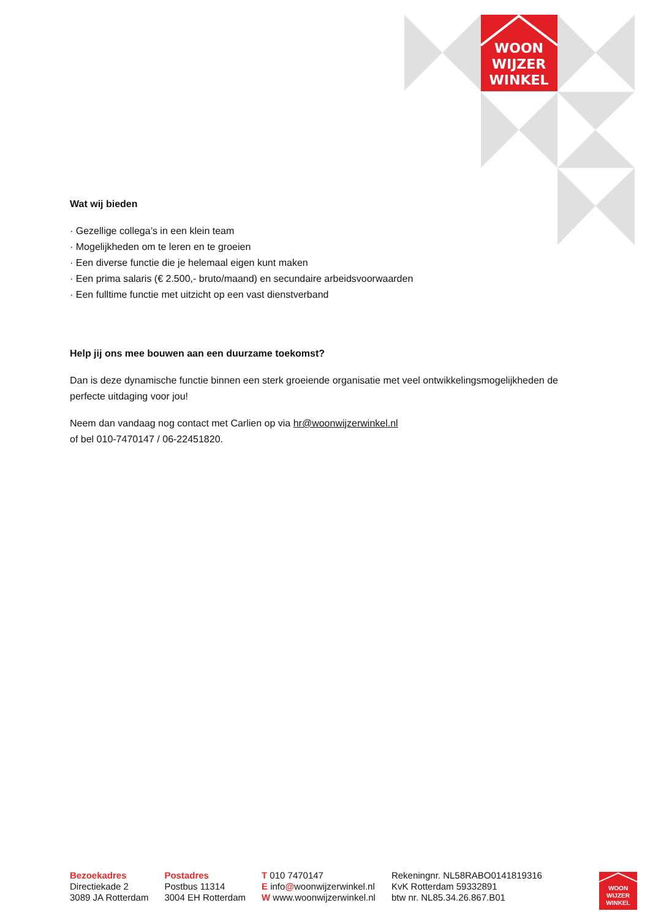WOON
WIJZER
WINKEL
Wat wij bieden
· Gezellige collega’s in een klein team
· Mogelijkheden om te leren en te groeien
· Een diverse functie die je helemaal eigen kunt maken
· Een prima salaris (€ 2.500,- bruto/maand) en secundaire arbeidsvoorwaarden
· Een fulltime functie met uitzicht op een vast dienstverband
Help jij ons mee bouwen aan een duurzame toekomst?
Dan is deze dynamische functie binnen een sterk groeiende organisatie met veel ontwikkelingsmogelijkheden de perfecte uitdaging voor jou!
Neem dan vandaag nog contact met Carlien op via hr@woonwijzerwinkel.nl
of bel 010-7470147 / 06-22451820.
Bezoekadres
Directiekade 2
3089 JA Rotterdam
Postadres
Postbus 11314
3004 EH Rotterdam
T 010 7470147
E info@woonwijzerwinkel.nl
W www.woonwijzerwinkel.nl
Rekeningnr. NL58RABO0141819316
KvK Rotterdam 59332891
btw nr. NL85.34.26.867.B01
WOON
WIJZER
WINKEL